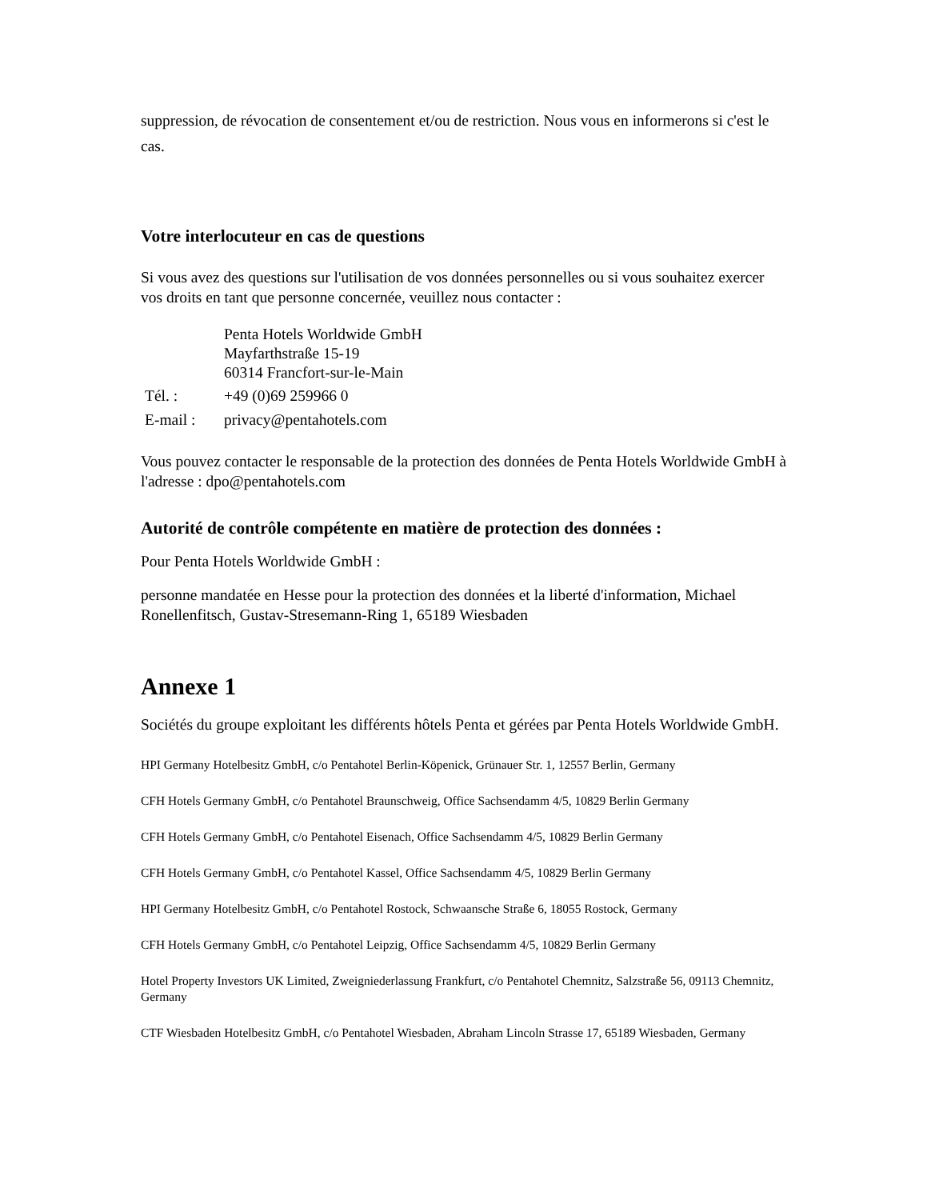suppression, de révocation de consentement et/ou de restriction. Nous vous en informerons si c'est le cas.
Votre interlocuteur en cas de questions
Si vous avez des questions sur l'utilisation de vos données personnelles ou si vous souhaitez exercer vos droits en tant que personne concernée, veuillez nous contacter :
| | Penta Hotels Worldwide GmbH Mayfarthstraße 15-19 60314 Francfort-sur-le-Main |
| Tél. : | +49 (0)69 259966 0 |
| E-mail : | privacy@pentahotels.com |
Vous pouvez contacter le responsable de la protection des données de Penta Hotels Worldwide GmbH à l'adresse : dpo@pentahotels.com
Autorité de contrôle compétente en matière de protection des données :
Pour Penta Hotels Worldwide GmbH :
personne mandatée en Hesse pour la protection des données et la liberté d'information, Michael Ronellenfitsch, Gustav-Stresemann-Ring 1, 65189 Wiesbaden
Annexe 1
Sociétés du groupe exploitant les différents hôtels Penta et gérées par Penta Hotels Worldwide GmbH.
HPI Germany Hotelbesitz GmbH, c/o Pentahotel Berlin-Köpenick, Grünauer Str. 1, 12557 Berlin, Germany
CFH Hotels Germany GmbH, c/o Pentahotel Braunschweig, Office Sachsendamm 4/5, 10829 Berlin Germany
CFH Hotels Germany GmbH, c/o Pentahotel Eisenach, Office Sachsendamm 4/5, 10829 Berlin Germany
CFH Hotels Germany GmbH, c/o Pentahotel Kassel, Office Sachsendamm 4/5, 10829 Berlin Germany
HPI Germany Hotelbesitz GmbH, c/o Pentahotel Rostock, Schwaansche Straße 6, 18055 Rostock, Germany
CFH Hotels Germany GmbH, c/o Pentahotel Leipzig, Office Sachsendamm 4/5, 10829 Berlin Germany
Hotel Property Investors UK Limited, Zweigniederlassung Frankfurt, c/o Pentahotel Chemnitz, Salzstraße 56, 09113 Chemnitz, Germany
CTF Wiesbaden Hotelbesitz GmbH, c/o Pentahotel Wiesbaden, Abraham Lincoln Strasse 17, 65189 Wiesbaden, Germany